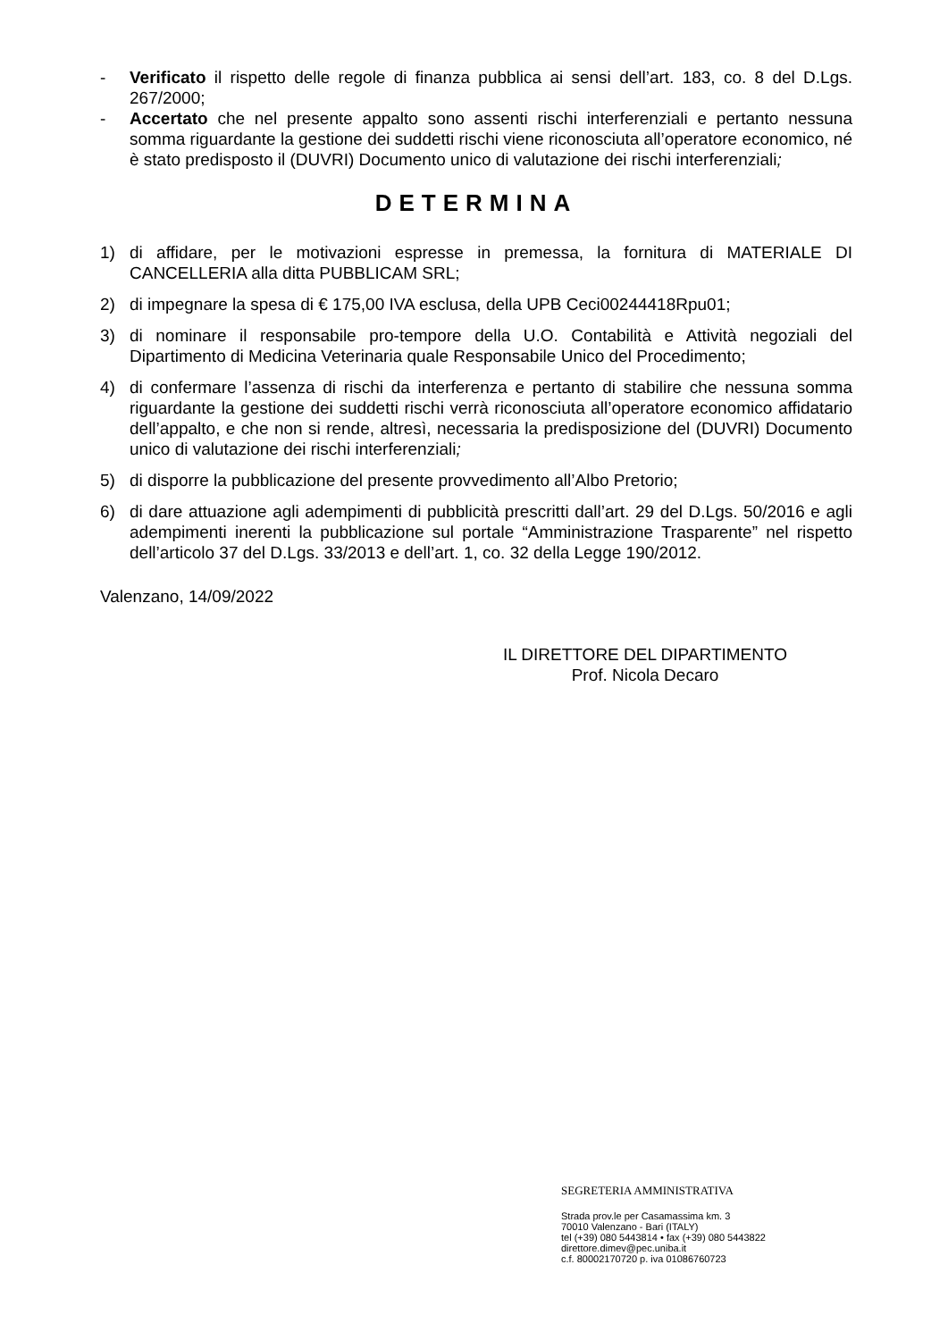- Verificato il rispetto delle regole di finanza pubblica ai sensi dell’art. 183, co. 8 del D.Lgs. 267/2000;
- Accertato che nel presente appalto sono assenti rischi interferenziali e pertanto nessuna somma riguardante la gestione dei suddetti rischi viene riconosciuta all’operatore economico, né è stato predisposto il (DUVRI) Documento unico di valutazione dei rischi interferenziali;
DETERMINA
1) di affidare, per le motivazioni espresse in premessa, la fornitura di MATERIALE DI CANCELLERIA alla ditta PUBBLICAM SRL;
2) di impegnare la spesa di € 175,00 IVA esclusa, della UPB Ceci00244418Rpu01;
3) di nominare il responsabile pro-tempore della U.O. Contabilità e Attività negoziali del Dipartimento di Medicina Veterinaria quale Responsabile Unico del Procedimento;
4) di confermare l’assenza di rischi da interferenza e pertanto di stabilire che nessuna somma riguardante la gestione dei suddetti rischi verrà riconosciuta all’operatore economico affidatario dell’appalto, e che non si rende, altresì, necessaria la predisposizione del (DUVRI) Documento unico di valutazione dei rischi interferenziali;
5) di disporre la pubblicazione del presente provvedimento all’Albo Pretorio;
6) di dare attuazione agli adempimenti di pubblicità prescritti dall’art. 29 del D.Lgs. 50/2016 e agli adempimenti inerenti la pubblicazione sul portale “Amministrazione Trasparente” nel rispetto dell’articolo 37 del D.Lgs. 33/2013 e dell’art. 1, co. 32 della Legge 190/2012.
Valenzano, 14/09/2022
IL DIRETTORE DEL DIPARTIMENTO
Prof. Nicola Decaro
SEGRETERIA AMMINISTRATIVA
Strada prov.le per Casamassima km. 3
70010 Valenzano - Bari (ITALY)
tel (+39) 080 5443814 • fax (+39) 080 5443822
direttore.dimev@pec.uniba.it
c.f. 80002170720 p. iva 01086760723